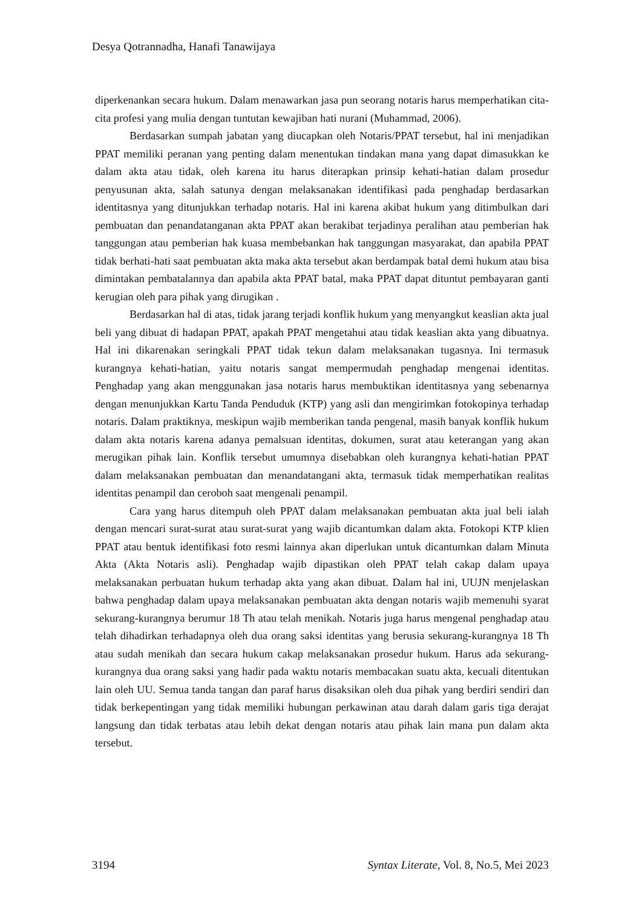Desya Qotrannadha, Hanafi Tanawijaya
diperkenankan secara hukum. Dalam menawarkan jasa pun seorang notaris harus memperhatikan cita-cita profesi yang mulia dengan tuntutan kewajiban hati nurani (Muhammad, 2006).
Berdasarkan sumpah jabatan yang diucapkan oleh Notaris/PPAT tersebut, hal ini menjadikan PPAT memiliki peranan yang penting dalam menentukan tindakan mana yang dapat dimasukkan ke dalam akta atau tidak, oleh karena itu harus diterapkan prinsip kehati-hatian dalam prosedur penyusunan akta, salah satunya dengan melaksanakan identifikasi pada penghadap berdasarkan identitasnya yang ditunjukkan terhadap notaris. Hal ini karena akibat hukum yang ditimbulkan dari pembuatan dan penandatanganan akta PPAT akan berakibat terjadinya peralihan atau pemberian hak tanggungan atau pemberian hak kuasa membebankan hak tanggungan masyarakat, dan apabila PPAT tidak berhati-hati saat pembuatan akta maka akta tersebut akan berdampak batal demi hukum atau bisa dimintakan pembatalannya dan apabila akta PPAT batal, maka PPAT dapat dituntut pembayaran ganti kerugian oleh para pihak yang dirugikan .
Berdasarkan hal di atas, tidak jarang terjadi konflik hukum yang menyangkut keaslian akta jual beli yang dibuat di hadapan PPAT, apakah PPAT mengetahui atau tidak keaslian akta yang dibuatnya. Hal ini dikarenakan seringkali PPAT tidak tekun dalam melaksanakan tugasnya. Ini termasuk kurangnya kehati-hatian, yaitu notaris sangat mempermudah penghadap mengenai identitas. Penghadap yang akan menggunakan jasa notaris harus membuktikan identitasnya yang sebenarnya dengan menunjukkan Kartu Tanda Penduduk (KTP) yang asli dan mengirimkan fotokopinya terhadap notaris. Dalam praktiknya, meskipun wajib memberikan tanda pengenal, masih banyak konflik hukum dalam akta notaris karena adanya pemalsuan identitas, dokumen, surat atau keterangan yang akan merugikan pihak lain. Konflik tersebut umumnya disebabkan oleh kurangnya kehati-hatian PPAT dalam melaksanakan pembuatan dan menandatangani akta, termasuk tidak memperhatikan realitas identitas penampil dan ceroboh saat mengenali penampil.
Cara yang harus ditempuh oleh PPAT dalam melaksanakan pembuatan akta jual beli ialah dengan mencari surat-surat atau surat-surat yang wajib dicantumkan dalam akta. Fotokopi KTP klien PPAT atau bentuk identifikasi foto resmi lainnya akan diperlukan untuk dicantumkan dalam Minuta Akta (Akta Notaris asli). Penghadap wajib dipastikan oleh PPAT telah cakap dalam upaya melaksanakan perbuatan hukum terhadap akta yang akan dibuat. Dalam hal ini, UUJN menjelaskan bahwa penghadap dalam upaya melaksanakan pembuatan akta dengan notaris wajib memenuhi syarat sekurang-kurangnya berumur 18 Th atau telah menikah. Notaris juga harus mengenal penghadap atau telah dihadirkan terhadapnya oleh dua orang saksi identitas yang berusia sekurang-kurangnya 18 Th atau sudah menikah dan secara hukum cakap melaksanakan prosedur hukum. Harus ada sekurang-kurangnya dua orang saksi yang hadir pada waktu notaris membacakan suatu akta, kecuali ditentukan lain oleh UU. Semua tanda tangan dan paraf harus disaksikan oleh dua pihak yang berdiri sendiri dan tidak berkepentingan yang tidak memiliki hubungan perkawinan atau darah dalam garis tiga derajat langsung dan tidak terbatas atau lebih dekat dengan notaris atau pihak lain mana pun dalam akta tersebut.
3194 Syntax Literate, Vol. 8, No.5, Mei 2023